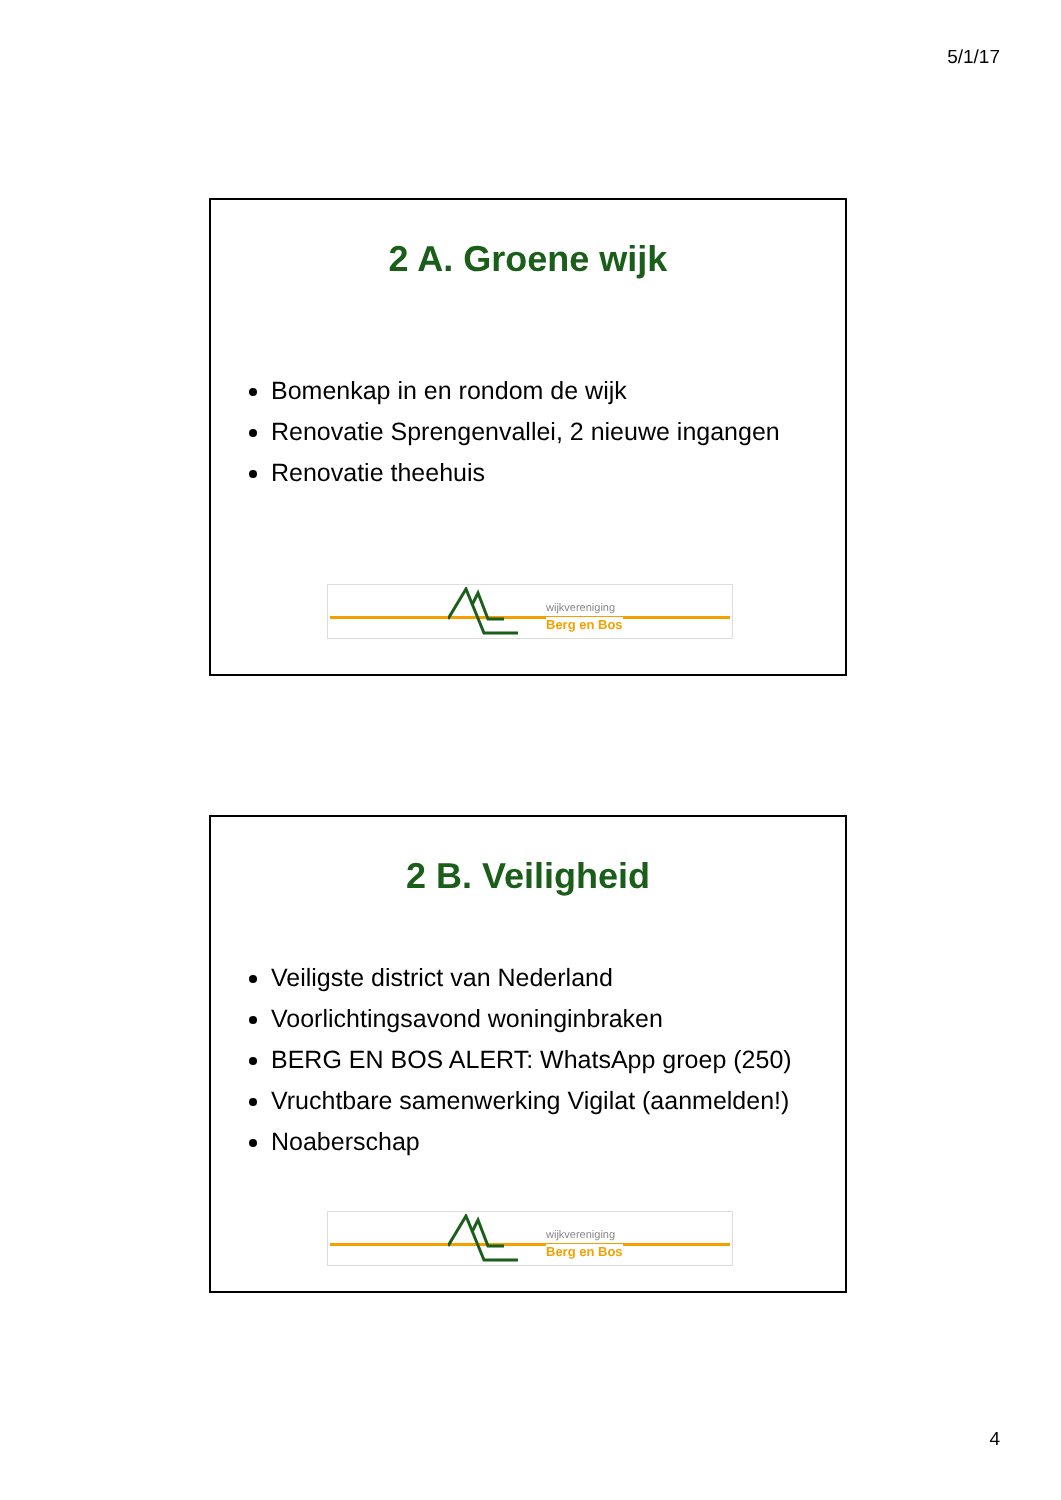5/1/17
2 A. Groene wijk
Bomenkap in en rondom de wijk
Renovatie Sprengenvallei, 2 nieuwe ingangen
Renovatie theehuis
wijkvereniging
Berg en Bos
2 B. Veiligheid
Veiligste district van Nederland
Voorlichtingsavond woninginbraken
BERG EN BOS ALERT: WhatsApp groep (250)
Vruchtbare samenwerking Vigilat (aanmelden!)
Noaberschap
wijkvereniging
Berg en Bos
4